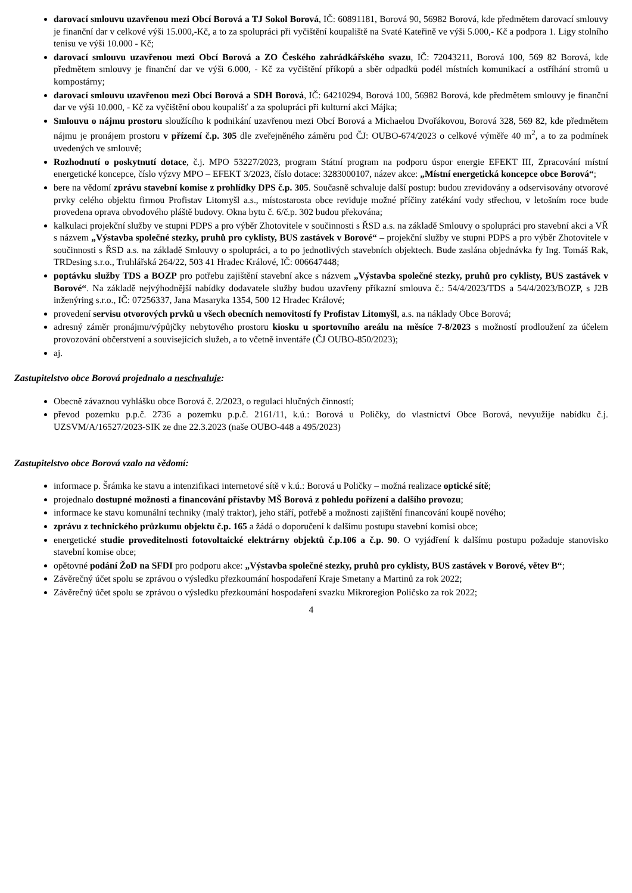darovací smlouvu uzavřenou mezi Obcí Borová a TJ Sokol Borová, IČ: 60891181, Borová 90, 56982 Borová, kde předmětem darovací smlouvy je finanční dar v celkové výši 15.000,-Kč, a to za spolupráci při vyčištění koupaliště na Svaté Kateřině ve výši 5.000,- Kč a podpora 1. Ligy stolního tenisu ve výši 10.000 - Kč;
darovací smlouvu uzavřenou mezi Obcí Borová a ZO Českého zahrádkářského svazu, IČ: 72043211, Borová 100, 569 82 Borová, kde předmětem smlouvy je finanční dar ve výši 6.000, - Kč za vyčištění příkopů a sběr odpadků podél místních komunikací a ostříhání stromů u kompostárny;
darovací smlouvu uzavřenou mezi Obcí Borová a SDH Borová, IČ: 64210294, Borová 100, 56982 Borová, kde předmětem smlouvy je finanční dar ve výši 10.000, - Kč za vyčištění obou koupališť a za spolupráci při kulturní akci Májka;
Smlouvu o nájmu prostoru sloužícího k podnikání uzavřenou mezi Obcí Borová a Michaelou Dvořákovou, Borová 328, 569 82, kde předmětem nájmu je pronájem prostoru v přízemí č.p. 305 dle zveřejněného záměru pod ČJ: OUBO-674/2023 o celkové výměře 40 m<sup>2</sup>, a to za podmínek uvedených ve smlouvě;
Rozhodnutí o poskytnutí dotace, č.j. MPO 53227/2023, program Státní program na podporu úspor energie EFEKT III, Zpracování místní energetické koncepce, číslo výzvy MPO – EFEKT 3/2023, číslo dotace: 3283000107, název akce: „Místní energetická koncepce obce Borová“;
bere na vědomí zprávu stavební komise z prohlídky DPS č.p. 305. Současně schvaluje další postup: budou zrevidovány a odservisovány otvorové prvky celého objektu firmou Profistav Litomyšl a.s., místostarosta obce reviduje možné příčiny zatékání vody střechou, v letošním roce bude provedena oprava obvodového pláště budovy. Okna bytu č. 6/č.p. 302 budou překována;
kalkulaci projekční služby ve stupni PDPS a pro výběr Zhotovitele v součinnosti s ŘSD a.s. na základě Smlouvy o spolupráci pro stavební akci a VŘ s názvem „Výstavba společné stezky, pruhů pro cyklisty, BUS zastávek v Borové“ – projekční služby ve stupni PDPS a pro výběr Zhotovitele v součinnosti s ŘSD a.s. na základě Smlouvy o spolupráci, a to po jednotlivých stavebních objektech. Bude zaslána objednávka fy Ing. Tomáš Rak, TRDesing s.r.o., Truhlářská 264/22, 503 41 Hradec Králové, IČ: 006647448;
poptávku služby TDS a BOZP pro potřebu zajištění stavební akce s názvem „Výstavba společné stezky, pruhů pro cyklisty, BUS zastávek v Borové“. Na základě nejvýhodnější nabídky dodavatele služby budou uzavřeny příkazní smlouva č.: 54/4/2023/TDS a 54/4/2023/BOZP, s J2B inženýring s.r.o., IČ: 07256337, Jana Masaryka 1354, 500 12 Hradec Králové;
provedení servisu otvorových prvků u všech obecních nemovitostí fy Profistav Litomyšl, a.s. na náklady Obce Borová;
adresný záměr pronájmu/výpůjčky nebytového prostoru kiosku u sportovního areálu na měsíce 7-8/2023 s možností prodloužení za účelem provozování občerstvení a souvisejících služeb, a to včetně inventáře (ČJ OUBO-850/2023);
aj.
Zastupitelstvo obce Borová projednalo a neschvaluje:
Obecně závaznou vyhlášku obce Borová č. 2/2023, o regulaci hlučných činností;
převod pozemku p.p.č. 2736 a pozemku p.p.č. 2161/11, k.ú.: Borová u Poličky, do vlastnictví Obce Borová, nevyužije nabídku č.j. UZSVM/A/16527/2023-SIK ze dne 22.3.2023 (naše OUBO-448 a 495/2023)
Zastupitelstvo obce Borová vzalo na vědomí:
informace p. Šrámka ke stavu a intenzifikaci internetové sítě v k.ú.: Borová u Poličky – možná realizace optické sítě;
projednalo dostupné možnosti a financování přístavby MŠ Borová z pohledu pořízení a dalšího provozu;
informace ke stavu komunální techniky (malý traktor), jeho stáří, potřebě a možnosti zajištění financování koupě nového;
zprávu z technického průzkumu objektu č.p. 165 a žádá o doporučení k dalšímu postupu stavební komisi obce;
energetické studie proveditelnosti fotovoltaické elektrárny objektů č.p.106 a č.p. 90. O vyjádření k dalšímu postupu požaduje stanovisko stavební komise obce;
opětovné podání ŽoD na SFDI pro podporu akce: „Výstavba společné stezky, pruhů pro cyklisty, BUS zastávek v Borové, větev B“;
Závěrečný účet spolu se zprávou o výsledku přezkoumání hospodaření Kraje Smetany a Martinů za rok 2022;
Závěrečný účet spolu se zprávou o výsledku přezkoumání hospodaření svazku Mikroregion Poličsko za rok 2022;
4